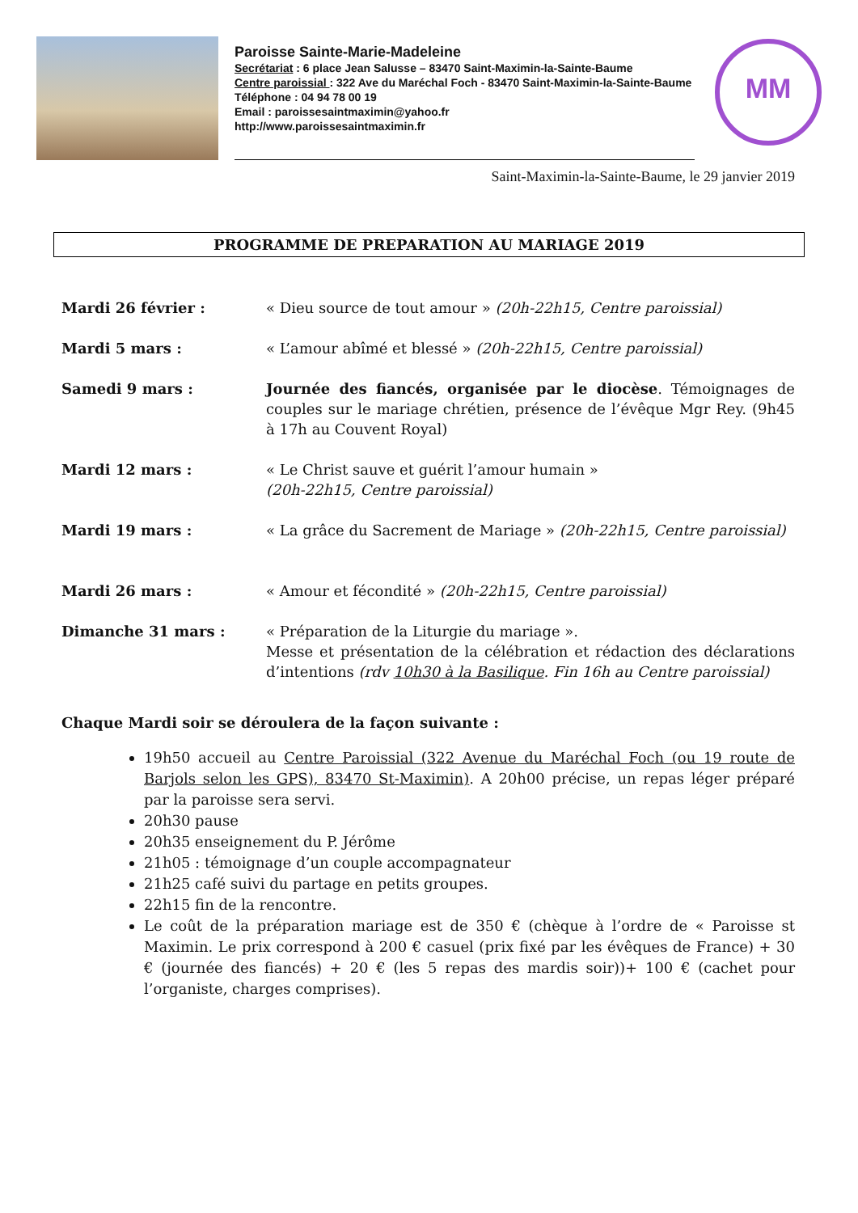Paroisse Sainte-Marie-Madeleine
Secrétariat : 6 place Jean Salusse – 83470 Saint-Maximin-la-Sainte-Baume
Centre paroissial : 322 Ave du Maréchal Foch - 83470 Saint-Maximin-la-Sainte-Baume
Téléphone : 04 94 78 00 19
Email : paroissesaintmaximin@yahoo.fr
http://www.paroissesaintmaximin.fr
MM
Saint-Maximin-la-Sainte-Baume, le 29 janvier 2019
PROGRAMME DE PREPARATION AU MARIAGE 2019
Mardi 26 février : « Dieu source de tout amour » (20h-22h15, Centre paroissial)
Mardi 5 mars : « L’amour abîmé et blessé » (20h-22h15, Centre paroissial)
Samedi 9 mars : Journée des fiancés, organisée par le diocèse. Témoignages de couples sur le mariage chrétien, présence de l’évêque Mgr Rey. (9h45 à 17h au Couvent Royal)
Mardi 12 mars : « Le Christ sauve et guérit l’amour humain »
(20h-22h15, Centre paroissial)
Mardi 19 mars : « La grâce du Sacrement de Mariage » (20h-22h15, Centre paroissial)
Mardi 26 mars : « Amour et fécondité » (20h-22h15, Centre paroissial)
Dimanche 31 mars : « Préparation de la Liturgie du mariage ».
Messe et présentation de la célébration et rédaction des déclarations d’intentions (rdv 10h30 à la Basilique. Fin 16h au Centre paroissial)
Chaque Mardi soir se déroulera de la façon suivante :
19h50 accueil au Centre Paroissial (322 Avenue du Maréchal Foch (ou 19 route de Barjols selon les GPS), 83470 St-Maximin). A 20h00 précise, un repas léger préparé par la paroisse sera servi.
20h30 pause
20h35 enseignement du P. Jérôme
21h05 : témoignage d’un couple accompagnateur
21h25 café suivi du partage en petits groupes.
22h15 fin de la rencontre.
Le coût de la préparation mariage est de 350 € (chèque à l’ordre de « Paroisse st Maximin. Le prix correspond à 200 € casuel (prix fixé par les évêques de France) + 30 € (journée des fiancés) + 20 € (les 5 repas des mardis soir))+ 100 € (cachet pour l’organiste, charges comprises).